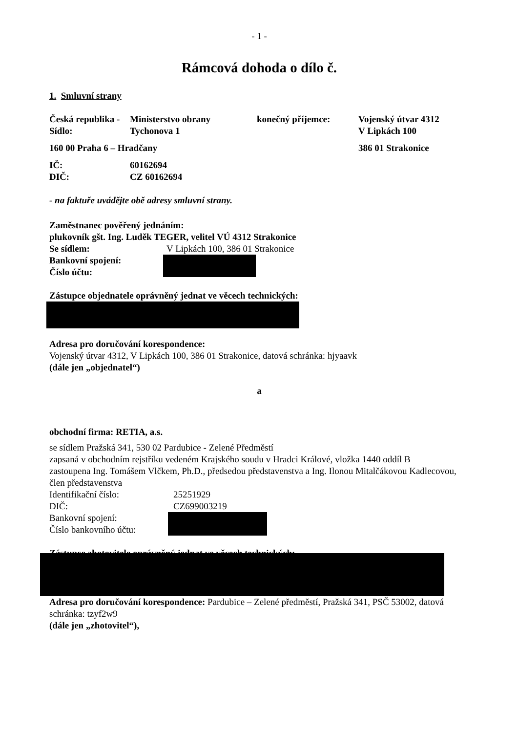- 1 -
Rámcová dohoda o dílo č.
1. Smluvní strany
Česká republika - Ministerstvo obrany konečný příjemce: Vojenský útvar 4312
Sídlo: Tychonova 1 V Lipkách 100
160 00 Praha 6 – Hradčany 386 01 Strakonice
IČ: 60162694
DIČ: CZ 60162694
- na faktuře uvádějte obě adresy smluvní strany.
Zaměstnanec pověřený jednáním:
plukovník gšt. Ing. Luděk TEGER, velitel VÚ 4312 Strakonice
Se sídlem: V Lipkách 100, 386 01 Strakonice
Bankovní spojení:
Číslo účtu:
Zástupce objednatele oprávněný jednat ve věcech technických:
Adresa pro doručování korespondence:
Vojenský útvar 4312, V Lipkách 100, 386 01 Strakonice, datová schránka: hjyaavk
(dále jen „objednatel“)
a
obchodní firma: RETIA, a.s.
se sídlem Pražská 341, 530 02 Pardubice - Zelené Předměstí
zapsaná v obchodním rejstříku vedeném Krajského soudu v Hradci Králové, vložka 1440 oddíl B
zastoupena Ing. Tomášem Vlčkem, Ph.D., předsedou představenstva a Ing. Ilonou Mitalčákovou Kadlecovou, člen představenstva
Identifikační číslo: 25251929
DIČ: CZ699003219
Bankovní spojení:
Číslo bankovního účtu:
Zástupce zhotovitele oprávněný jednat ve věcech technických:
Adresa pro doručování korespondence: Pardubice – Zelené předměstí, Pražská 341, PSČ 53002, datová schránka: tzyf2w9
(dále jen „zhotovitel“),